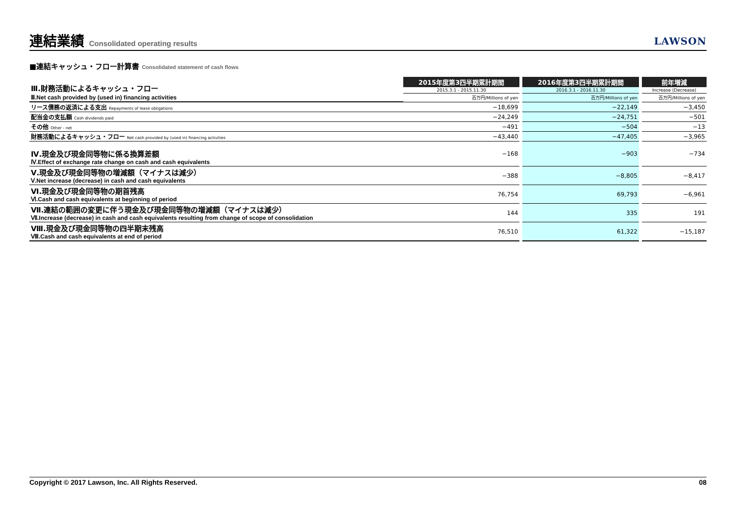連結業績 Consolidated operating results
LAWSON
■連結キャッシュ・フロー計算書 Consolidated statement of cash flows
| Ⅲ.財務活動によるキャッシュ・フロー | 2015年度第3四半期累計期間 | | 2016年度第3四半期累計期間 | | 前年増減 |
| | 2015.3.1 - 2015.11.30 | | 2016.3.1 - 2016.11.30 | | Increase (Decrease) |
| Ⅲ.Net cash provided by (used in) financing activities | 百万円/Millions of yen | | 百万円/Millions of yen | | 百万円/Millions of yen |
| リース債務の返済による支出 Repayments of lease obligations | −18,699 | | −22,149 | | −3,450 |
| 配当金の支払額 Cash dividends paid | −24,249 | | −24,751 | | −501 |
| その他 Other - net | −491 | | −504 | | −13 |
| 財務活動によるキャッシュ・フロー Net cash provided by (used in) financing activities | −43,440 | | −47,405 | | −3,965 |
| Ⅳ.現金及び現金同等物に係る換算差額 Ⅳ.Effect of exchange rate change on cash and cash equivalents | −168 | | −903 | | −734 |
| Ⅴ.現金及び現金同等物の増減額（マイナスは減少） Ⅴ.Net increase (decrease) in cash and cash equivalents | −388 | | −8,805 | | −8,417 |
| Ⅵ.現金及び現金同等物の期首残高 Ⅵ.Cash and cash equivalents at beginning of period | 76,754 | | 69,793 | | −6,961 |
| Ⅶ.連結の範囲の変更に伴う現金及び現金同等物の増減額（マイナスは減少） Ⅶ.Increase (decrease) in cash and cash equivalents resulting from change of scope of consolidation | 144 | | 335 | | 191 |
| Ⅷ.現金及び現金同等物の四半期末残高 Ⅷ.Cash and cash equivalents at end of period | 76,510 | | 61,322 | | −15,187 |
Copyright © 2017 Lawson, Inc. All Rights Reserved. 08